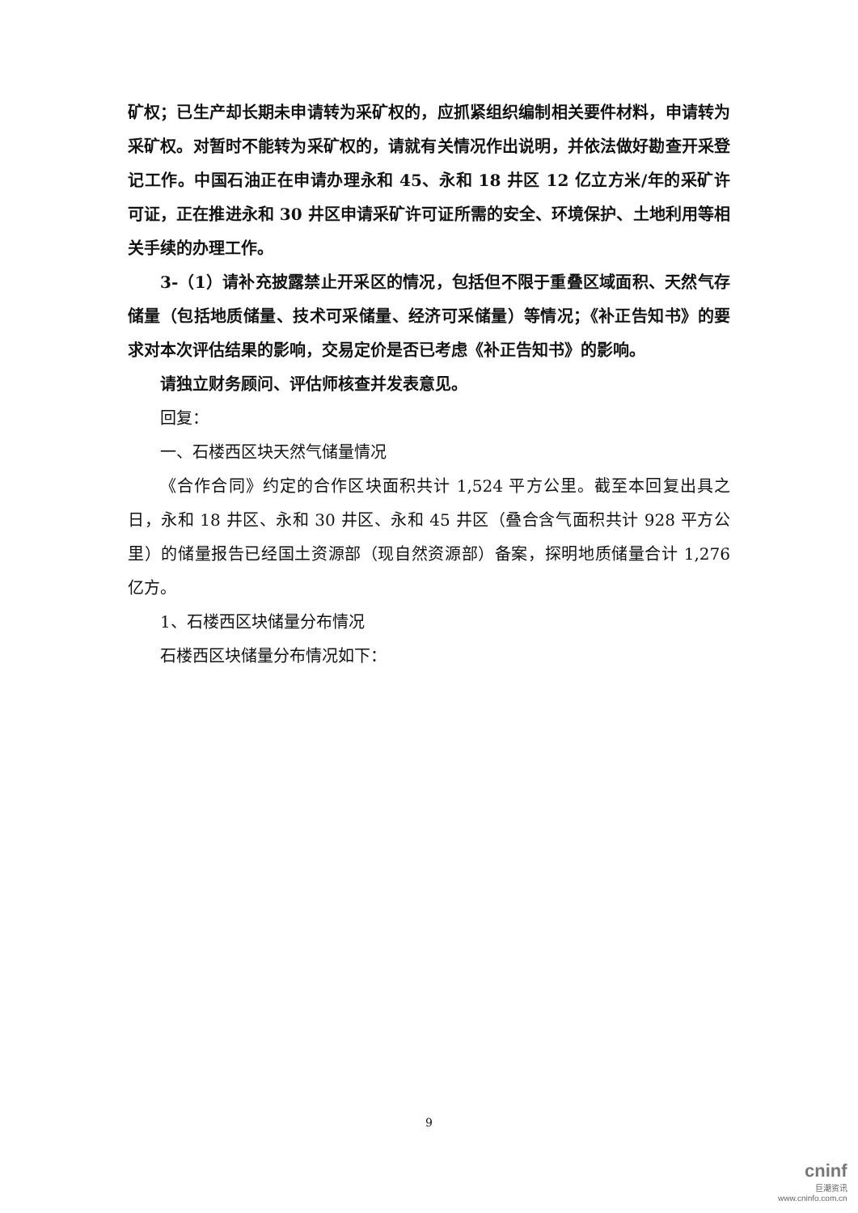矿权；已生产却长期未申请转为采矿权的，应抓紧组织编制相关要件材料，申请转为采矿权。对暂时不能转为采矿权的，请就有关情况作出说明，并依法做好勘查开采登记工作。中国石油正在申请办理永和 45、永和 18 井区 12 亿立方米/年的采矿许可证，正在推进永和 30 井区申请采矿许可证所需的安全、环境保护、土地利用等相关手续的办理工作。
3-（1）请补充披露禁止开采区的情况，包括但不限于重叠区域面积、天然气存储量（包括地质储量、技术可采储量、经济可采储量）等情况；《补正告知书》的要求对本次评估结果的影响，交易定价是否已考虑《补正告知书》的影响。
请独立财务顾问、评估师核查并发表意见。
回复：
一、石楼西区块天然气储量情况
《合作合同》约定的合作区块面积共计 1,524 平方公里。截至本回复出具之日，永和 18 井区、永和 30 井区、永和 45 井区（叠合含气面积共计 928 平方公里）的储量报告已经国土资源部（现自然资源部）备案，探明地质储量合计 1,276 亿方。
1、石楼西区块储量分布情况
石楼西区块储量分布情况如下：
9
cninf
巨潮资讯
www.cninfo.com.cn